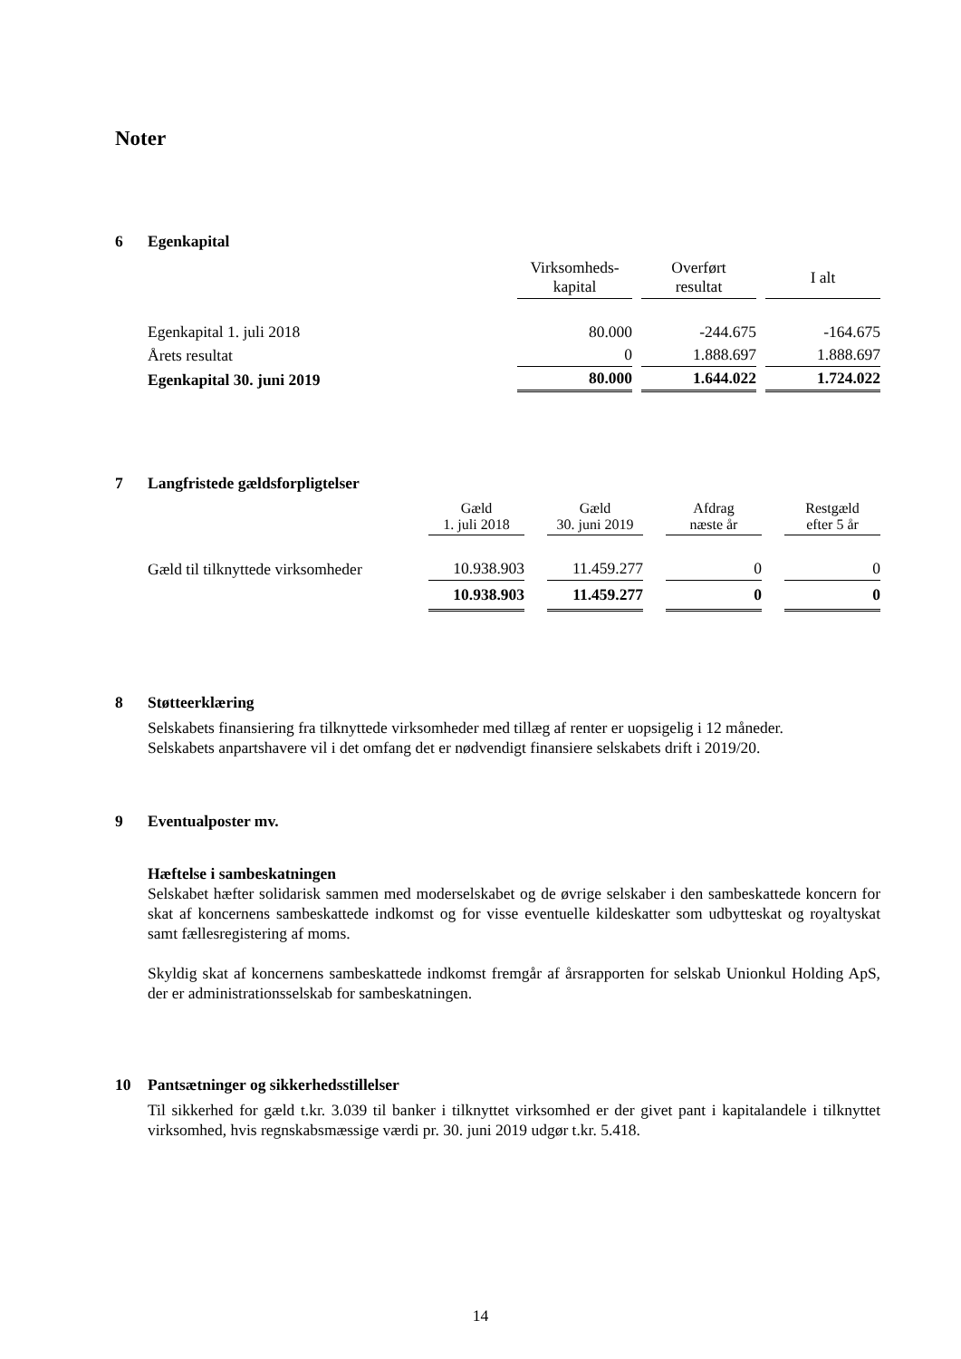Noter
6 Egenkapital
| | Virksomheds- kapital | | Overført resultat | | I alt |
| --- | --- | --- | --- | --- | --- |
| Egenkapital 1. juli 2018 | 80.000 | | -244.675 | | -164.675 |
| Årets resultat | 0 | | 1.888.697 | | 1.888.697 |
| Egenkapital 30. juni 2019 | 80.000 | | 1.644.022 | | 1.724.022 |
7 Langfristede gældsforpligtelser
| | Gæld 1. juli 2018 | | Gæld 30. juni 2019 | | Afdrag næste år | | Restgæld efter 5 år |
| --- | --- | --- | --- | --- | --- | --- | --- |
| Gæld til tilknyttede virksomheder | 10.938.903 | | 11.459.277 | | 0 | | 0 |
| | 10.938.903 | | 11.459.277 | | 0 | | 0 |
8 Støtteerklæring
Selskabets finansiering fra tilknyttede virksomheder med tillæg af renter er uopsigelig i 12 måneder.
Selskabets anpartshavere vil i det omfang det er nødvendigt finansiere selskabets drift i 2019/20.
9 Eventualposter mv.
Hæftelse i sambeskatningen
Selskabet hæfter solidarisk sammen med moderselskabet og de øvrige selskaber i den sambeskattede koncern for skat af koncernens sambeskattede indkomst og for visse eventuelle kildeskatter som udbytteskat og royaltyskat samt fællesregistering af moms.
Skyldig skat af koncernens sambeskattede indkomst fremgår af årsrapporten for selskab Unionkul Holding ApS, der er administrationsselskab for sambeskatningen.
10 Pantsætninger og sikkerhedsstillelser
Til sikkerhed for gæld t.kr. 3.039 til banker i tilknyttet virksomhed er der givet pant i kapitalandele i tilknyttet virksomhed, hvis regnskabsmæssige værdi pr. 30. juni 2019 udgør t.kr. 5.418.
14